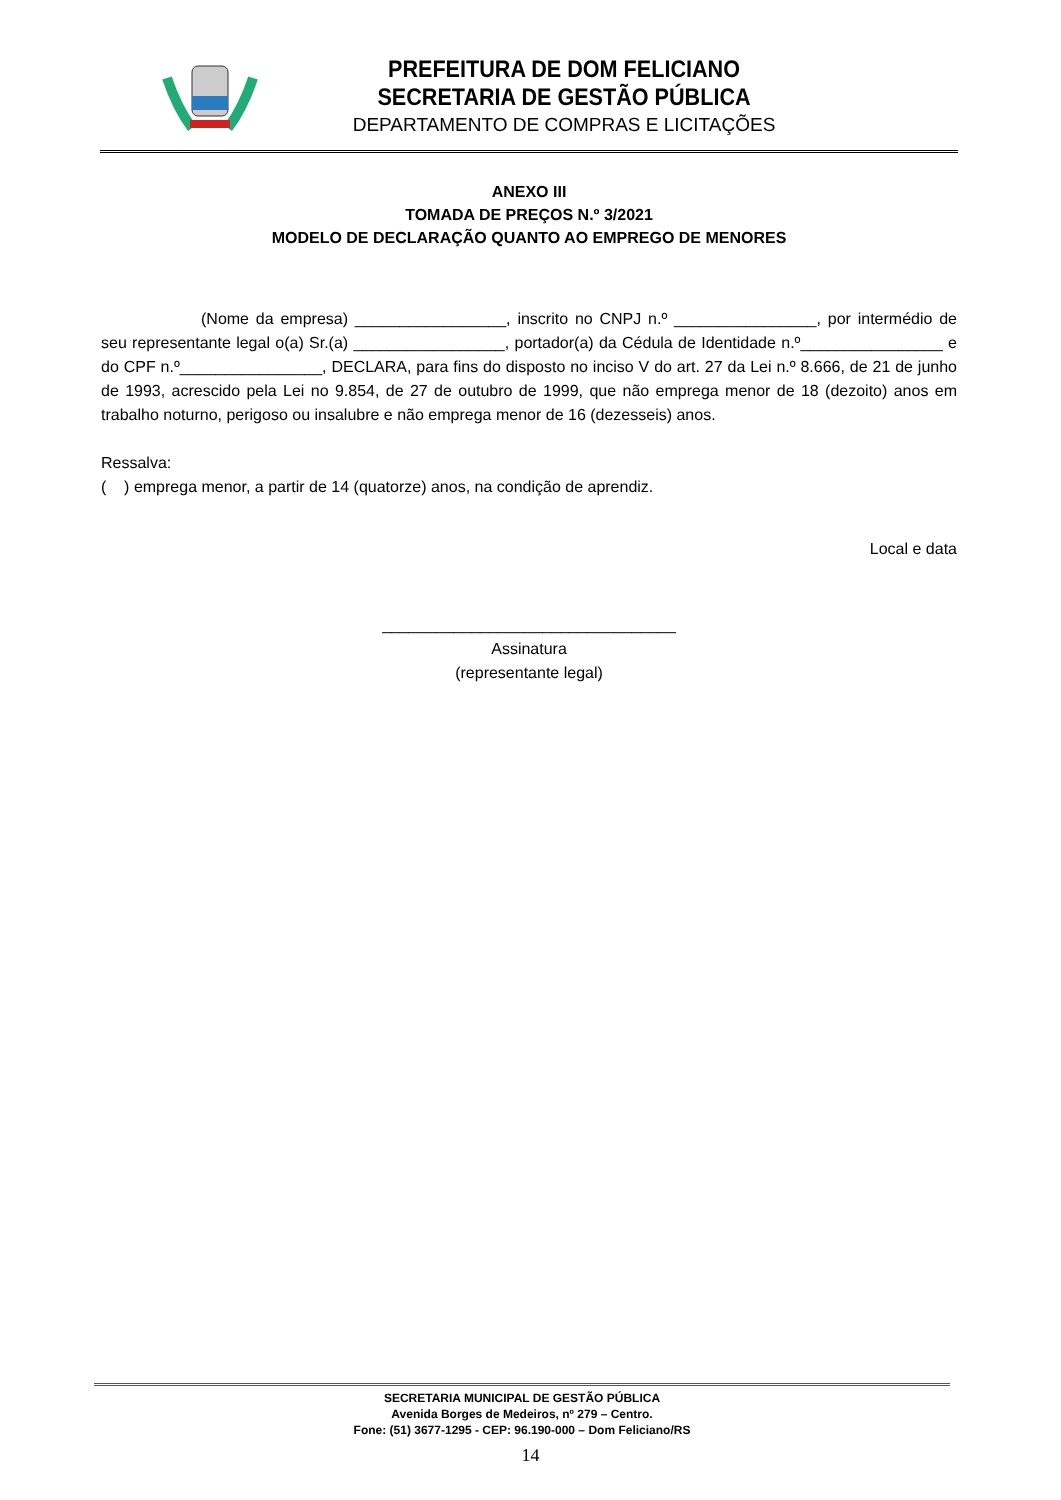PREFEITURA DE DOM FELICIANO
SECRETARIA DE GESTÃO PÚBLICA
DEPARTAMENTO DE COMPRAS E LICITAÇÕES
ANEXO III
TOMADA DE PREÇOS N.º 3/2021
MODELO DE DECLARAÇÃO QUANTO AO EMPREGO DE MENORES
(Nome da empresa) _________________, inscrito no CNPJ n.º ________________, por intermédio de seu representante legal o(a) Sr.(a) _________________, portador(a) da Cédula de Identidade n.º________________ e do CPF n.º________________, DECLARA, para fins do disposto no inciso V do art. 27 da Lei n.º 8.666, de 21 de junho de 1993, acrescido pela Lei no 9.854, de 27 de outubro de 1999, que não emprega menor de 18 (dezoito) anos em trabalho noturno, perigoso ou insalubre e não emprega menor de 16 (dezesseis) anos.
Ressalva:
( ) emprega menor, a partir de 14 (quatorze) anos, na condição de aprendiz.
Local e data
_________________________________
Assinatura
(representante legal)
SECRETARIA MUNICIPAL DE GESTÃO PÚBLICA
Avenida Borges de Medeiros, nº 279 – Centro.
Fone: (51) 3677-1295 - CEP: 96.190-000 – Dom Feliciano/RS
14